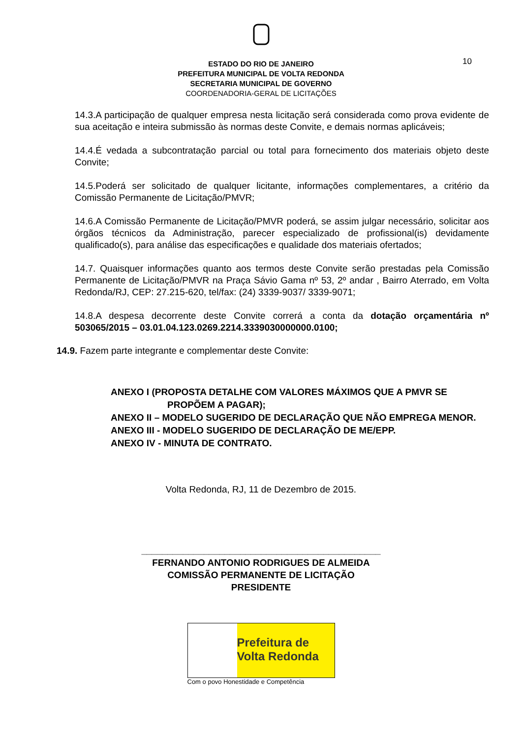ESTADO DO RIO DE JANEIRO
PREFEITURA MUNICIPAL DE VOLTA REDONDA
SECRETARIA MUNICIPAL DE GOVERNO
COORDENADORIA-GERAL DE LICITAÇÕES
10
14.3.A participação de qualquer empresa nesta licitação será considerada como prova evidente de sua aceitação e inteira submissão às normas deste Convite, e demais normas aplicáveis;
14.4.É vedada a subcontratação parcial ou total para fornecimento dos materiais objeto deste Convite;
14.5.Poderá ser solicitado de qualquer licitante, informações complementares, a critério da Comissão Permanente de Licitação/PMVR;
14.6.A Comissão Permanente de Licitação/PMVR poderá, se assim julgar necessário, solicitar aos órgãos técnicos da Administração, parecer especializado de profissional(is) devidamente qualificado(s), para análise das especificações e qualidade dos materiais ofertados;
14.7. Quaisquer informações quanto aos termos deste Convite serão prestadas pela Comissão Permanente de Licitação/PMVR na Praça Sávio Gama nº 53, 2º andar , Bairro Aterrado, em Volta Redonda/RJ, CEP: 27.215-620, tel/fax: (24) 3339-9037/ 3339-9071;
14.8.A despesa decorrente deste Convite correrá a conta da dotação orçamentária nº 503065/2015 – 03.01.04.123.0269.2214.3339030000000.0100;
14.9. Fazem parte integrante e complementar deste Convite:
ANEXO I (PROPOSTA DETALHE COM VALORES MÁXIMOS QUE A PMVR SE PROPÕEM A PAGAR);
ANEXO II – MODELO SUGERIDO DE DECLARAÇÃO QUE NÃO EMPREGA MENOR.
ANEXO III - MODELO SUGERIDO DE DECLARAÇÃO DE ME/EPP.
ANEXO IV - MINUTA DE CONTRATO.
Volta Redonda, RJ, 11 de Dezembro de 2015.
______________________________________________
FERNANDO ANTONIO RODRIGUES DE ALMEIDA
COMISSÃO PERMANENTE DE LICITAÇÃO
PRESIDENTE
Prefeitura de
Volta Redonda
Com o povo Honestidade e Competência